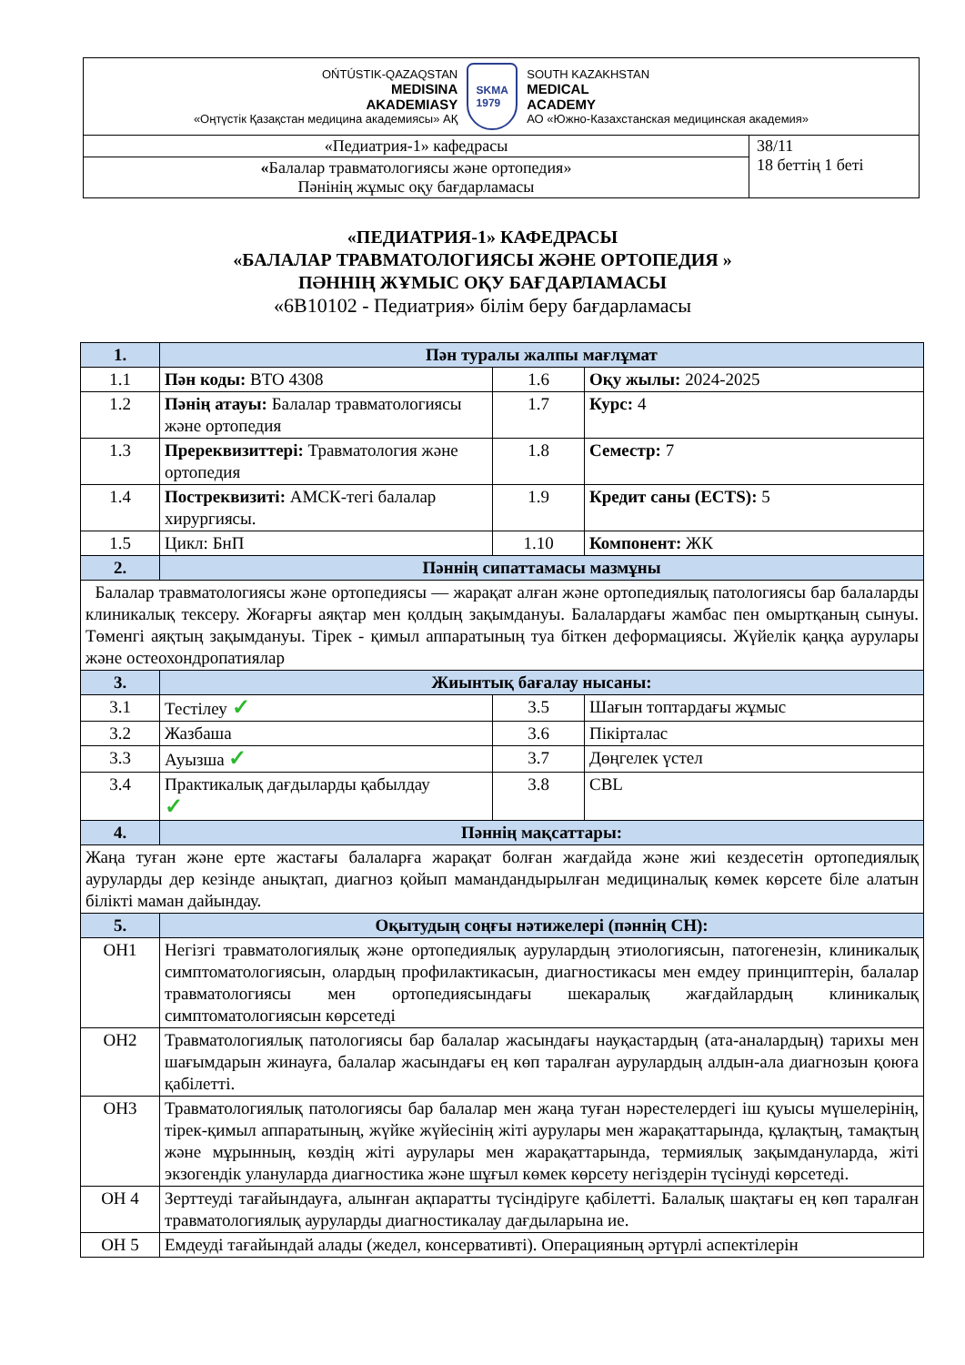| OŃTÚSTIK-QAZAQSTAN MEDISINA AKADEMIASY «Оңтүстік Қазақстан медицина академиясы» АҚ SKMA 1979 SOUTH KAZAKHSTAN MEDICAL ACADEMY АО «Южно-Казахстанская медицинская академия» | |
| «Педиатрия-1» кафедрасы | 38/11 18 беттің 1 беті |
| « Балалар травматологиясы және ортопедия» Пәнінің жұмыс оқу бағдарламасы | |
«ПЕДИАТРИЯ-1» КАФЕДРАСЫ
«БАЛАЛАР ТРАВМАТОЛОГИЯСЫ ЖӘНЕ ОРТОПЕДИЯ »
ПӘННІҢ ЖҰМЫС ОҚУ БАҒДАРЛАМАСЫ
«6В10102 - Педиатрия» білім беру бағдарламасы
| 1. | Пән туралы жалпы мағлұмат | | |
| 1.1 | Пән коды: BTO 4308 | 1.6 | Оқу жылы: 2024-2025 |
| 1.2 | Пәнің атауы: Балалар травматологиясы және ортопедия | 1.7 | Курс: 4 |
| 1.3 | Пререквизиттері: Травматология және ортопедия | 1.8 | Семестр: 7 |
| 1.4 | Постреквизиті: АМСК-тегі балалар хирургиясы. | 1.9 | Кредит саны (ECTS): 5 |
| 1.5 | Цикл: БнП | 1.10 | Компонент: ЖК |
| 2. | Пәннің сипаттамасы мазмұны | | |
| Балалар травматологиясы және ортопедиясы — жарақат алған және ортопедиялық патологиясы бар балаларды клиникалық тексеру. Жоғарғы аяқтар мен қолдың зақымдануы. Балалардағы жамбас пен омыртқаның сынуы. Төменгі аяқтың зақымдануы. Тірек - қимыл аппаратының туа біткен деформациясы. Жүйелік қаңқа аурулары және остеохондропатиялар | | | |
| 3. | Жиынтық бағалау нысаны: | | |
| 3.1 | Тестілеу ✓ | 3.5 | Шағын топтардағы жұмыс |
| 3.2 | Жазбаша | 3.6 | Пікірталас |
| 3.3 | Ауызша ✓ | 3.7 | Дөңгелек үстел |
| 3.4 | Практикалық дағдыларды қабылдау ✓ | 3.8 | CBL |
| 4. | Пәннің мақсаттары: | | |
| Жаңа туған және ерте жастағы балаларға жарақат болған жағдайда және жиі кездесетін ортопедиялық ауруларды дер кезінде анықтап, диагноз қойып мамандандырылған медициналық көмек көрсете біле алатын білікті маман дайындау. | | | |
| 5. | Оқытудың соңғы нәтижелері (пәннің СН): | | |
| ОН1 | Негізгі травматологиялық және ортопедиялық аурулардың этиологиясын, патогенезін, клиникалық симптоматологиясын, олардың профилактикасын, диагностикасы мен емдеу принциптерін, балалар травматологиясы мен ортопедиясындағы шекаралық жағдайлардың клиникалық симптоматологиясын көрсетеді | | |
| ОН2 | Травматологиялық патологиясы бар балалар жасындағы науқастардың (ата-аналардың) тарихы мен шағымдарын жинауға, балалар жасындағы ең көп таралған аурулардың алдын-ала диагнозын қоюға қабілетті. | | |
| ОН3 | Травматологиялық патологиясы бар балалар мен жаңа туған нәрестелердегі іш қуысы мүшелерінің, тірек-қимыл аппаратының, жүйке жүйесінің жіті аурулары мен жарақаттарында, құлақтың, тамақтың және мұрынның, көздің жіті аурулары мен жарақаттарында, термиялық зақымдануларда, жіті экзогендік улануларда диагностика және шұғыл көмек көрсету негіздерін түсінуді көрсетеді. | | |
| ОН 4 | Зерттеуді тағайындауға, алынған ақпаратты түсіндіруге қабілетті. Балалық шақтағы ең көп таралған травматологиялық ауруларды диагностикалау дағдыларына ие. | | |
| ОН 5 | Емдеуді тағайындай алады (жедел, консервативті). Операцияның әртүрлі аспектілерін | | |